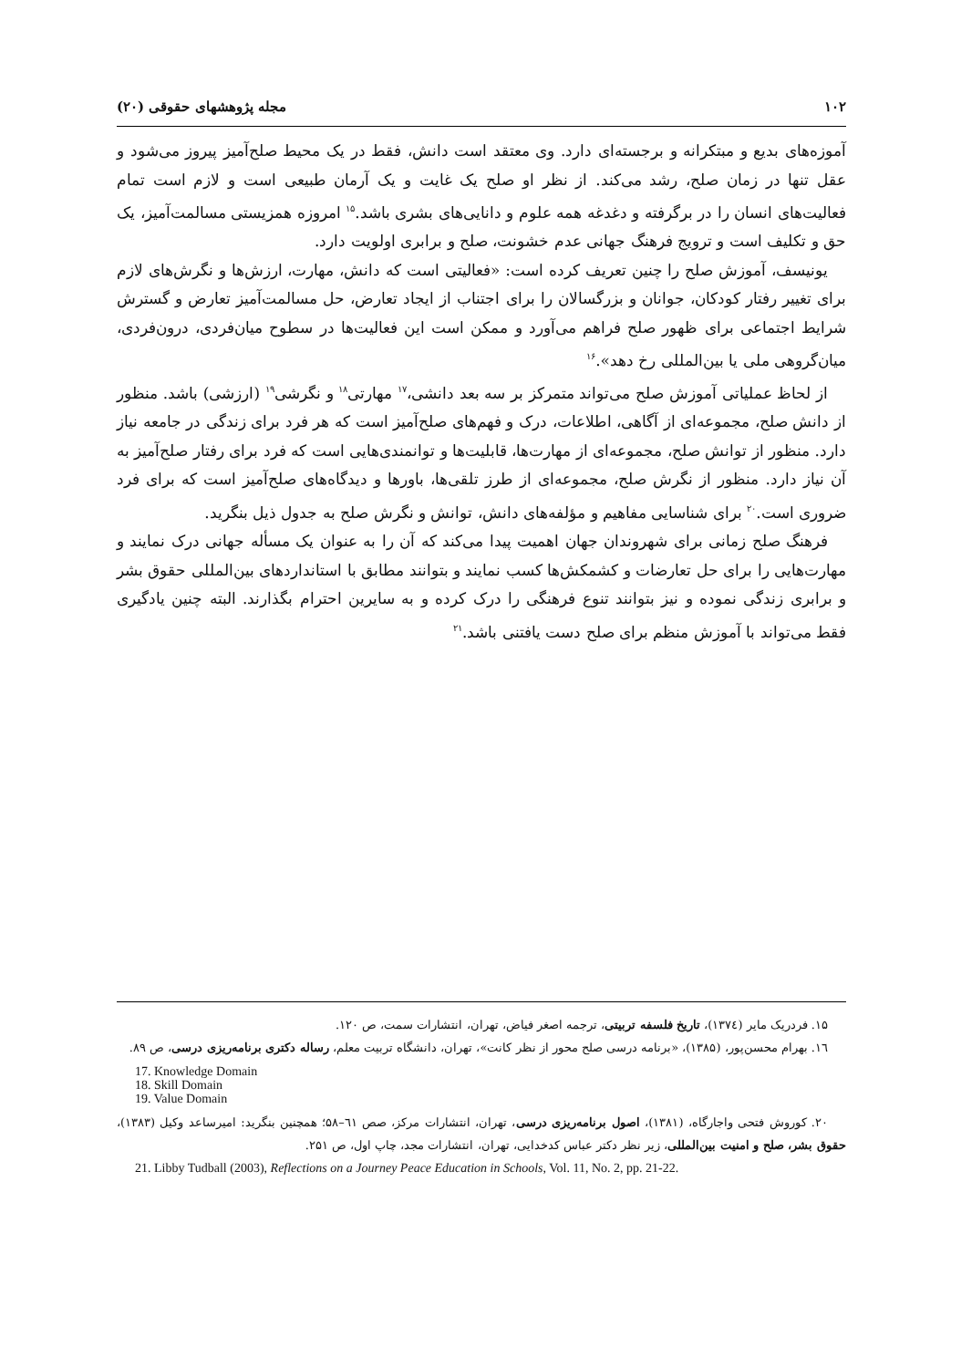١٠٢ مجله پژوهشهای حقوقی (٢٠)
آموزه‌های بدیع و مبتکرانه و برجسته‌ای دارد. وی معتقد است دانش، فقط در یک محیط صلح‌آمیز پیروز می‌شود و عقل تنها در زمان صلح، رشد می‌کند. از نظر او صلح یک غایت و یک آرمان طبیعی است و لازم است تمام فعالیت‌های انسان را در برگرفته و دغدغه همه علوم و دانایی‌های بشری باشد.<sup>۱۵</sup> امروزه همزیستی مسالمت‌آمیز، یک حق و تکلیف است و ترویج فرهنگ جهانی عدم خشونت، صلح و برابری اولویت دارد.
یونیسف، آموزش صلح را چنین تعریف کرده است: «فعالیتی است که دانش، مهارت، ارزش‌ها و نگرش‌های لازم برای تغییر رفتار کودکان، جوانان و بزرگسالان را برای اجتناب از ایجاد تعارض، حل مسالمت‌آمیز تعارض و گسترش شرایط اجتماعی برای ظهور صلح فراهم می‌آورد و ممکن است این فعالیت‌ها در سطوح میان‌فردی، درون‌فردی، میان‌گروهی ملی یا بین‌المللی رخ دهد».<sup>۱۶</sup>
از لحاظ عملیاتی آموزش صلح می‌تواند متمرکز بر سه بعد دانشی،<sup>۱۷</sup> مهارتی<sup>۱۸</sup> و نگرشی<sup>۱۹</sup> (ارزشی) باشد. منظور از دانش صلح، مجموعه‌ای از آگاهی، اطلاعات، درک و فهم‌های صلح‌آمیز است که هر فرد برای زندگی در جامعه نیاز دارد. منظور از توانش صلح، مجموعه‌ای از مهارت‌ها، قابلیت‌ها و توانمندی‌هایی است که فرد برای رفتار صلح‌آمیز به آن نیاز دارد. منظور از نگرش صلح، مجموعه‌ای از طرز تلقی‌ها، باورها و دیدگاه‌های صلح‌آمیز است که برای فرد ضروری است.<sup>۲۰</sup> برای شناسایی مفاهیم و مؤلفه‌های دانش، توانش و نگرش صلح به جدول ذیل بنگرید.
فرهنگ صلح زمانی برای شهروندان جهان اهمیت پیدا می‌کند که آن را به عنوان یک مسأله جهانی درک نمایند و مهارت‌هایی را برای حل تعارضات و کشمکش‌ها کسب نمایند و بتوانند مطابق با استانداردهای بین‌المللی حقوق بشر و برابری زندگی نموده و نیز بتوانند تنوع فرهنگی را درک کرده و به سایرین احترام بگذارند. البته چنین یادگیری فقط می‌تواند با آموزش منظم برای صلح دست یافتنی باشد.<sup>۲۱</sup>
۱۵. فردریک مایر (۱۳۷٤)، تاریخ فلسفه تربیتی، ترجمه اصغر فیاض، تهران، انتشارات سمت، ص ۱۲۰.
۱٦. بهرام محسن‌پور، (۱۳۸۵)، «برنامه درسی صلح محور از نظر کانت»، تهران، دانشگاه تربیت معلم، رساله دکتری برنامه‌ریزی درسی، ص ۸۹.
17. Knowledge Domain
18. Skill Domain
19. Value Domain
۲۰. کوروش فتحی واجارگاه، (۱۳۸۱)، اصول برنامه‌ریزی درسی، تهران، انتشارات مرکز، صص ٦۱–۵۸؛ همچنین بنگرید: امیرساعد وکیل (۱۳۸۳)، حقوق بشر، صلح و امنیت بین‌المللی، زیر نظر دکتر عباس کدخدایی، تهران، انتشارات مجد، چاپ اول، ص ۲۵۱.
21. Libby Tudball (2003), Reflections on a Journey Peace Education in Schools, Vol. 11, No. 2, pp. 21-22.